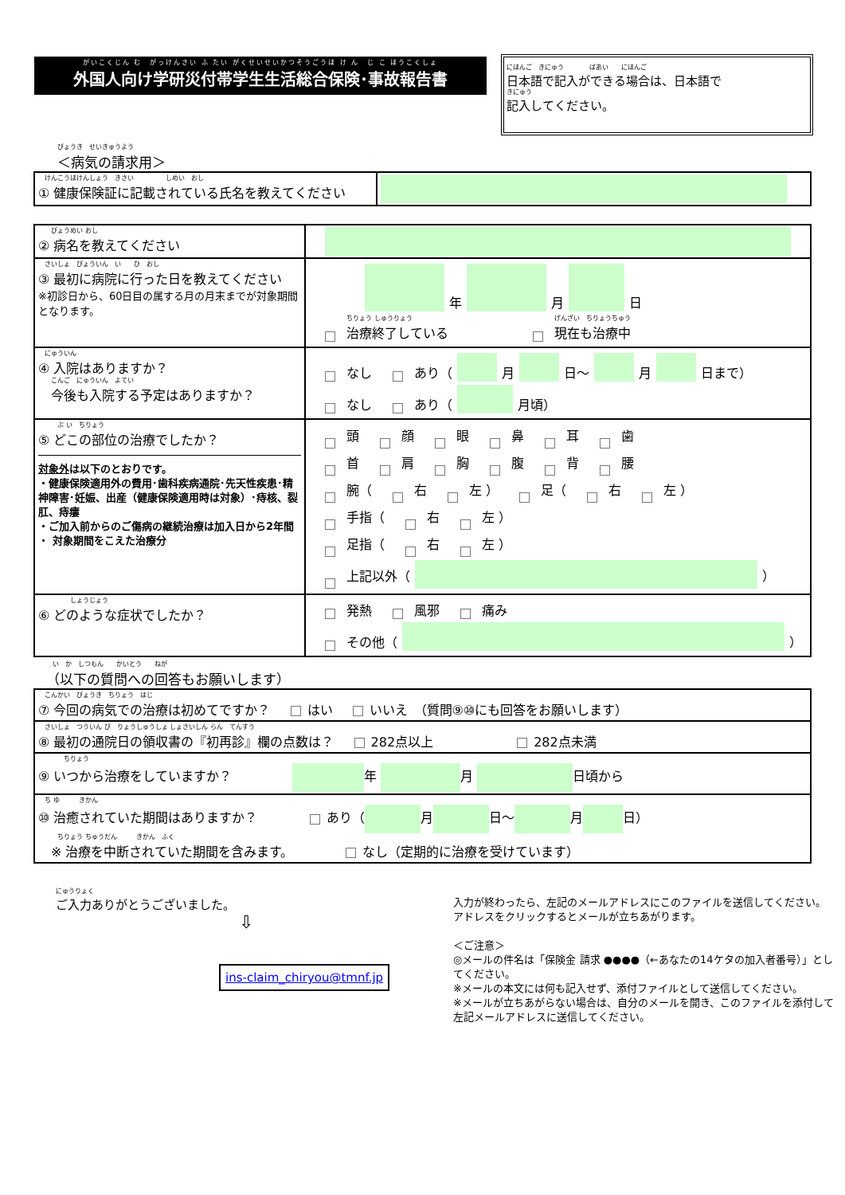がいこくじん む　がっけんさい ふ たい がくせいせいかつそうごうほ け ん　じ こ ほうこくしょ
外国人向け学研災付帯学生生活総合保険･事故報告書
にほんご　きにゅう　　　　ばあい　　にほんご
日本語で記入ができる場合は、日本語で
きにゅう
記入してください。
びょうき　せいきゅうよう
＜病気の請求用＞
| けんこうほけんしょう きさい しめい おし ① 健康保険証に記載されている氏名を教えてください | |
| びょうめい おし ② 病名を教えてください | |
| さいしょ びょういん い ひ おし ③ 最初に病院に行った日を教えてください ※初診日から、60日目の属する月の月末までが対象期間となります。 | 年 月 日 ちりょう しゅうりょう 治療終了している げんざい ちりょうちゅう 現在も治療中 |
| にゅういん ④ 入院はありますか？ こんご にゅういん よてい 今後も入院する予定はありますか？ | なし あり（ 月 日～ 月 日まで） なし あり（ 月頃） |
| ぶ い ちりょう ⑤ どこの部位の治療でしたか？ 対象外 は以下のとおりです。 ・健康保険適用外の費用･歯科疾病通院･先天性疾患･精神障害･妊娠、出産（健康保険適用時は対象）･痔核、裂肛、痔瘻 ・ご加入前からのご傷病の継続治療は加入日から2年間 ・ 対象期間をこえた治療分 | 頭 顔 眼 鼻 耳 歯 首 肩 胸 腹 背 腰 腕（ 右 左 ） 足（ 右 左 ） 手指（ 右 左 ） 足指（ 右 左 ） 上記以外（ ） |
| しょうじょう ⑥ どのような症状でしたか？ | 発熱 風邪 痛み その他（ ） |
　い　か　しつもん　　かいとう　　ねが
（以下の質問への回答もお願いします）
| こんかい びょうき ちりょう はじ ⑦ 今回の病気での治療は初めてですか？ はい いいえ （質問⑨⑩にも回答をお願いします） |
| さいしょ つういん び りょうしゅうしょ しょさいしん らん てんすう ⑧ 最初の通院日の領収書の『初再診』欄の点数は？ 282点以上 282点未満 |
| ちりょう ⑨ いつから治療をしていますか？ 年 月 日頃から |
| ち ゆ きかん ⑩ 治癒されていた期間はありますか？ あり（ 月 日～ 月 日） ちりょう ちゅうだん きかん ふく ※ 治療を中断されていた期間を含みます。 なし（定期的に治療を受けています） |
にゅうりょく
ご入力ありがとうございました。
⇩
ins-claim_chiryou@tmnf.jp
入力が終わったら、左記のメールアドレスにこのファイルを送信してください。アドレスをクリックするとメールが立ちあがります。
＜ご注意＞
◎メールの件名は「保険金 請求 ●●●●（←あなたの14ケタの加入者番号）」としてください。
※メールの本文には何も記入せず、添付ファイルとして送信してください。
※メールが立ちあがらない場合は、自分のメールを開き、このファイルを添付して左記メールアドレスに送信してください。